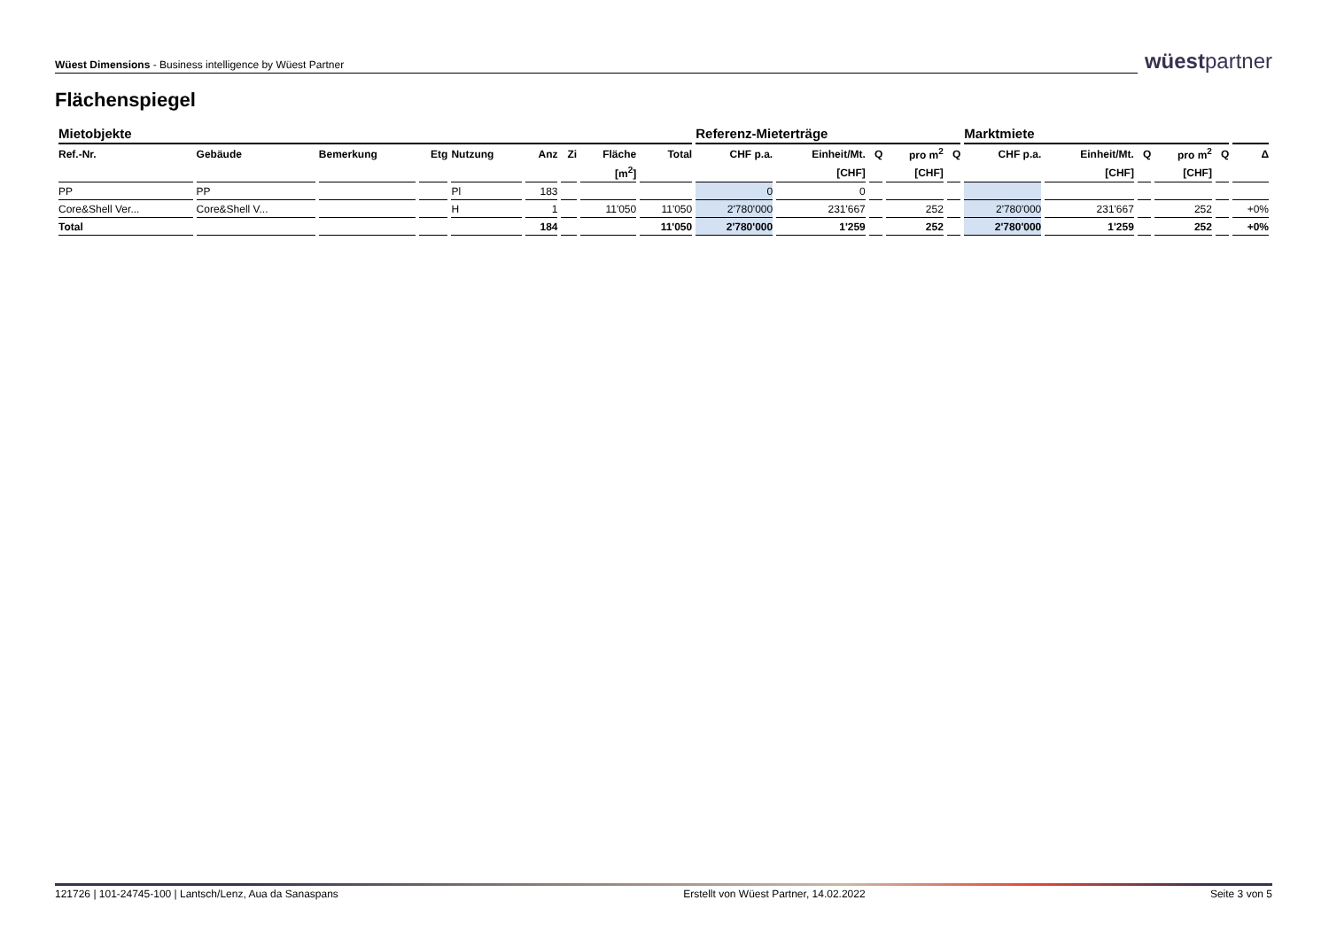Wüest Dimensions - Business intelligence by Wüest Partner
wüestpartner
Flächenspiegel
| Mietobjekte | | | | | | | | | Referenz-Mieterträge | | | | | Marktmiete | | | | | |
| --- | --- | --- | --- | --- | --- | --- | --- | --- | --- | --- | --- | --- | --- | --- | --- | --- | --- | --- | --- |
| Ref.-Nr. | Gebäude | Bemerkung | Etg | Nutzung | Anz | Zi | Fläche | Total | CHF p.a. | Einheit/Mt. | Q | pro m<sup>2</sup> | Q | CHF p.a. | Einheit/Mt. | Q | pro m<sup>2</sup> | Q | Δ |
| | | | | | | | [m<sup>2</sup>] | | | [CHF] | | [CHF] | | | [CHF] | | [CHF] | | |
| PP | PP | | | Pl | 183 | | | | 0 | 0 | | | | | | | | | |
| Core&Shell Ver... | Core&Shell V... | | | H | 1 | | 11'050 | 11'050 | 2'780'000 | 231'667 | | 252 | | 2'780'000 | 231'667 | | 252 | | +0% |
| Total | | | | | 184 | | | 11'050 | 2'780'000 | 1'259 | | 252 | | 2'780'000 | 1'259 | | 252 | | +0% |
121726 | 101-24745-100 | Lantsch/Lenz, Aua da Sanaspans Erstellt von Wüest Partner, 14.02.2022 Seite 3 von 5